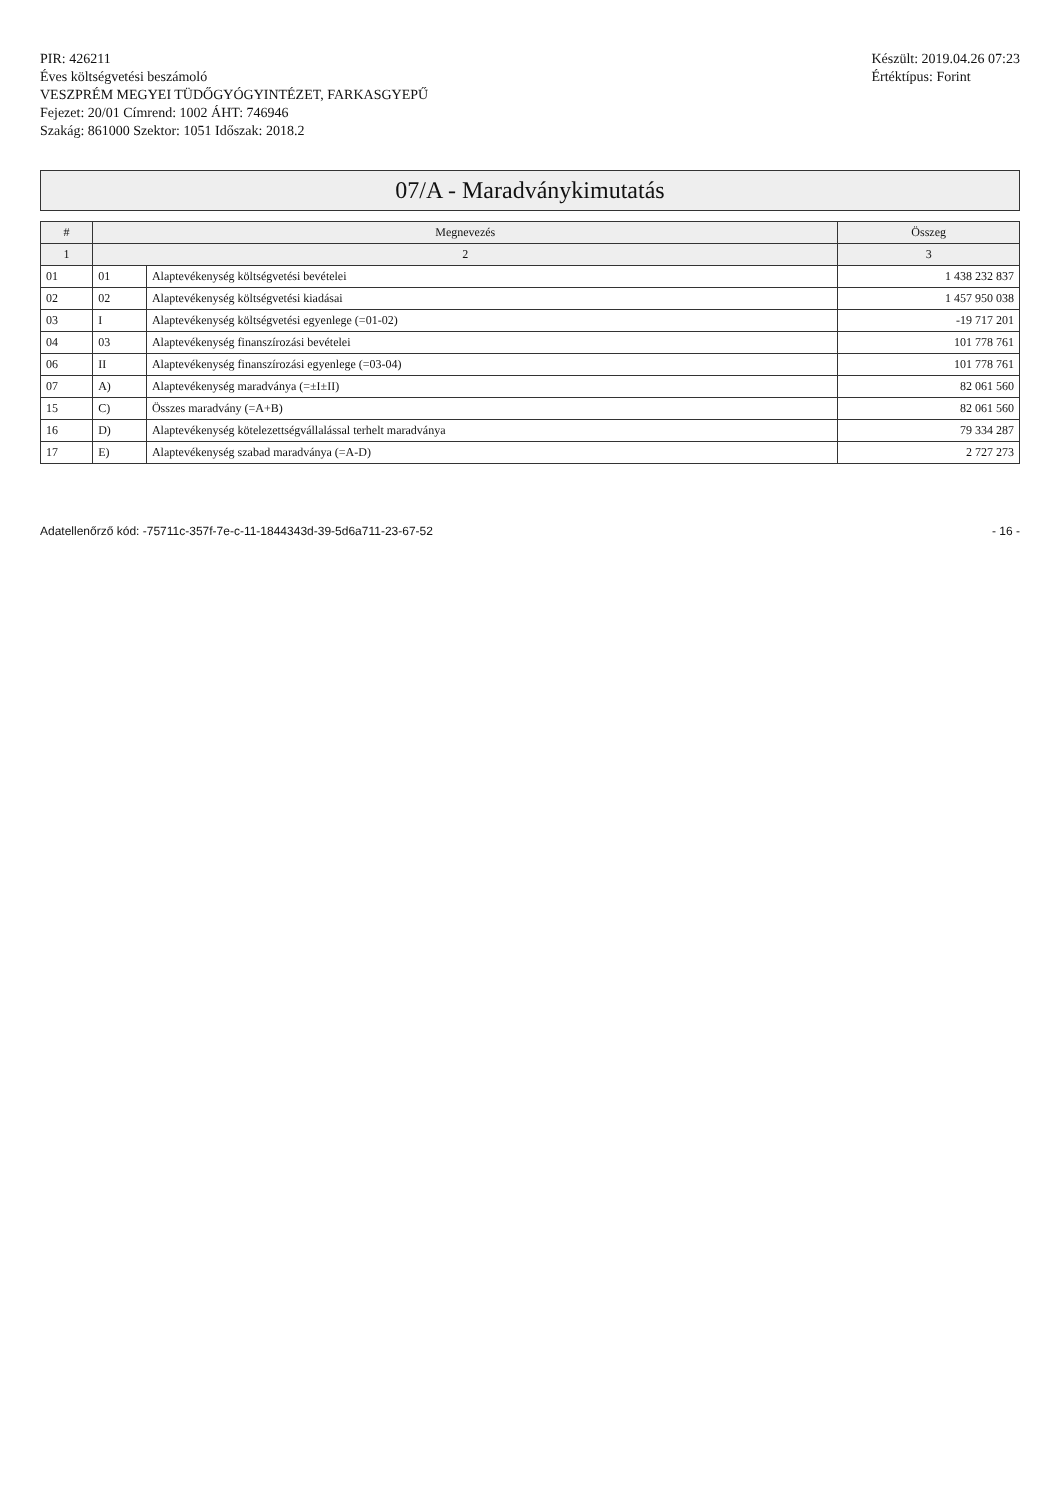PIR: 426211
Éves költségvetési beszámoló
VESZPRÉM MEGYEI TÜDŐGYÓGYINTÉZET, FARKASGYEPŰ
Fejezet: 20/01 Címrend: 1002 ÁHT: 746946
Szakág: 861000 Szektor: 1051 Időszak: 2018.2
Készült: 2019.04.26 07:23
Értéktípus: Forint
07/A - Maradványkimutatás
| # | Megnevezés | | Összeg |
| --- | --- | --- | --- |
| 1 | 2 | | 3 |
| 01 | 01 | Alaptevékenység költségvetési bevételei | 1 438 232 837 |
| 02 | 02 | Alaptevékenység költségvetési kiadásai | 1 457 950 038 |
| 03 | I | Alaptevékenység költségvetési egyenlege (=01-02) | -19 717 201 |
| 04 | 03 | Alaptevékenység finanszírozási bevételei | 101 778 761 |
| 06 | II | Alaptevékenység finanszírozási egyenlege (=03-04) | 101 778 761 |
| 07 | A) | Alaptevékenység maradványa (=±I±II) | 82 061 560 |
| 15 | C) | Összes maradvány (=A+B) | 82 061 560 |
| 16 | D) | Alaptevékenység kötelezettségvállalással terhelt maradványa | 79 334 287 |
| 17 | E) | Alaptevékenység szabad maradványa (=A-D) | 2 727 273 |
Adatellenőrző kód: -75711c-357f-7e-c-11-1844343d-39-5d6a711-23-67-52
- 16 -